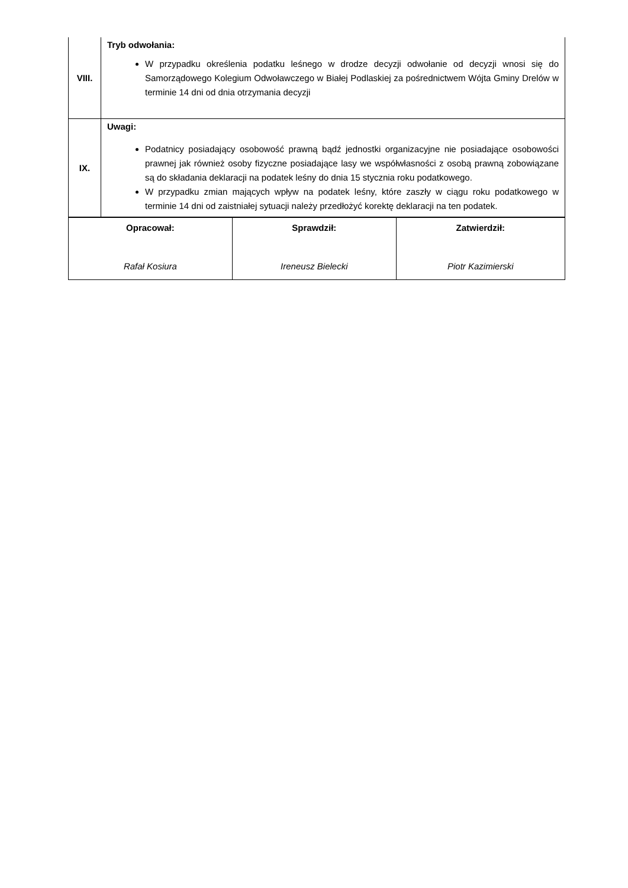| VIII. | Tryb odwołania: W przypadku określenia podatku leśnego w drodze decyzji odwołanie od decyzji wnosi się do Samorządowego Kolegium Odwoławczego w Białej Podlaskiej za pośrednictwem Wójta Gminy Drelów w terminie 14 dni od dnia otrzymania decyzji |
| IX. | Uwagi: Podatnicy posiadający osobowość prawną bądź jednostki organizacyjne nie posiadające osobowości prawnej jak również osoby fizyczne posiadające lasy we współwłasności z osobą prawną zobowiązane są do składania deklaracji na podatek leśny do dnia 15 stycznia roku podatkowego. W przypadku zmian mających wpływ na podatek leśny, które zaszły w ciągu roku podatkowego w terminie 14 dni od zaistniałej sytuacji należy przedłożyć korektę deklaracji na ten podatek. |
| Opracował: Rafał Kosiura | Sprawdził: Ireneusz Bielecki | Zatwierdził: Piotr Kazimierski |